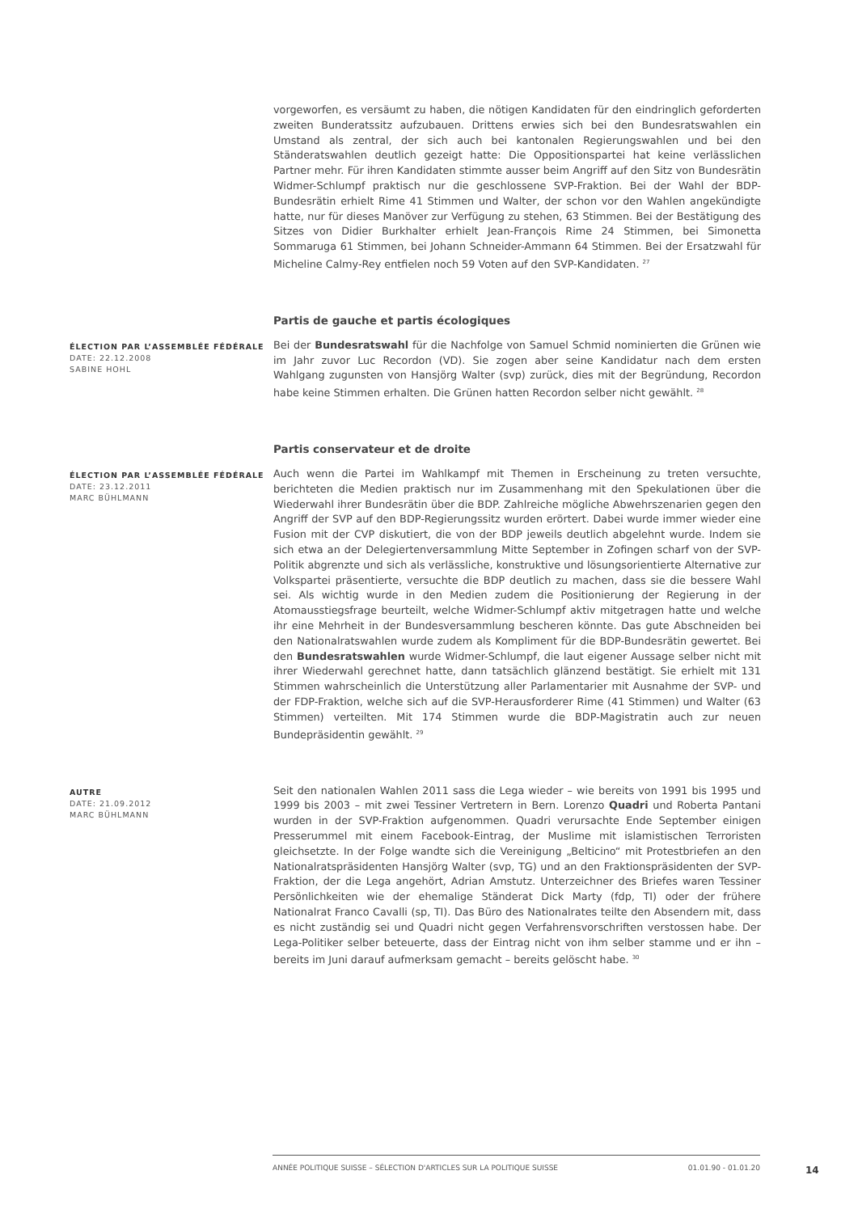vorgeworfen, es versäumt zu haben, die nötigen Kandidaten für den eindringlich geforderten zweiten Bunderatssitz aufzubauen. Drittens erwies sich bei den Bundesratswahlen ein Umstand als zentral, der sich auch bei kantonalen Regierungswahlen und bei den Ständeratswahlen deutlich gezeigt hatte: Die Oppositionspartei hat keine verlässlichen Partner mehr. Für ihren Kandidaten stimmte ausser beim Angriff auf den Sitz von Bundesrätin Widmer-Schlumpf praktisch nur die geschlossene SVP-Fraktion. Bei der Wahl der BDP-Bundesrätin erhielt Rime 41 Stimmen und Walter, der schon vor den Wahlen angekündigte hatte, nur für dieses Manöver zur Verfügung zu stehen, 63 Stimmen. Bei der Bestätigung des Sitzes von Didier Burkhalter erhielt Jean-François Rime 24 Stimmen, bei Simonetta Sommaruga 61 Stimmen, bei Johann Schneider-Ammann 64 Stimmen. Bei der Ersatzwahl für Micheline Calmy-Rey entfielen noch 59 Voten auf den SVP-Kandidaten. <sup>27</sup>
Partis de gauche et partis écologiques
ÉLECTION PAR L’ASSEMBLÉE FÉDÉRALE
DATE: 22.12.2008
SABINE HOHL
Bei der Bundesratswahl für die Nachfolge von Samuel Schmid nominierten die Grünen wie im Jahr zuvor Luc Recordon (VD). Sie zogen aber seine Kandidatur nach dem ersten Wahlgang zugunsten von Hansjörg Walter (svp) zurück, dies mit der Begründung, Recordon habe keine Stimmen erhalten. Die Grünen hatten Recordon selber nicht gewählt. <sup>28</sup>
Partis conservateur et de droite
ÉLECTION PAR L’ASSEMBLÉE FÉDÉRALE
DATE: 23.12.2011
MARC BÜHLMANN
Auch wenn die Partei im Wahlkampf mit Themen in Erscheinung zu treten versuchte, berichteten die Medien praktisch nur im Zusammenhang mit den Spekulationen über die Wiederwahl ihrer Bundesrätin über die BDP. Zahlreiche mögliche Abwehrszenarien gegen den Angriff der SVP auf den BDP-Regierungssitz wurden erörtert. Dabei wurde immer wieder eine Fusion mit der CVP diskutiert, die von der BDP jeweils deutlich abgelehnt wurde. Indem sie sich etwa an der Delegiertenversammlung Mitte September in Zofingen scharf von der SVP-Politik abgrenzte und sich als verlässliche, konstruktive und lösungsorientierte Alternative zur Volkspartei präsentierte, versuchte die BDP deutlich zu machen, dass sie die bessere Wahl sei. Als wichtig wurde in den Medien zudem die Positionierung der Regierung in der Atomausstiegsfrage beurteilt, welche Widmer-Schlumpf aktiv mitgetragen hatte und welche ihr eine Mehrheit in der Bundesversammlung bescheren könnte. Das gute Abschneiden bei den Nationalratswahlen wurde zudem als Kompliment für die BDP-Bundesrätin gewertet. Bei den Bundesratswahlen wurde Widmer-Schlumpf, die laut eigener Aussage selber nicht mit ihrer Wiederwahl gerechnet hatte, dann tatsächlich glänzend bestätigt. Sie erhielt mit 131 Stimmen wahrscheinlich die Unterstützung aller Parlamentarier mit Ausnahme der SVP- und der FDP-Fraktion, welche sich auf die SVP-Herausforderer Rime (41 Stimmen) und Walter (63 Stimmen) verteilten. Mit 174 Stimmen wurde die BDP-Magistratin auch zur neuen Bundepräsidentin gewählt. <sup>29</sup>
AUTRE
DATE: 21.09.2012
MARC BÜHLMANN
Seit den nationalen Wahlen 2011 sass die Lega wieder – wie bereits von 1991 bis 1995 und 1999 bis 2003 – mit zwei Tessiner Vertretern in Bern. Lorenzo Quadri und Roberta Pantani wurden in der SVP-Fraktion aufgenommen. Quadri verursachte Ende September einigen Presserummel mit einem Facebook-Eintrag, der Muslime mit islamistischen Terroristen gleichsetzte. In der Folge wandte sich die Vereinigung „Belticino“ mit Protestbriefen an den Nationalratspräsidenten Hansjörg Walter (svp, TG) und an den Fraktionspräsidenten der SVP- Fraktion, der die Lega angehört, Adrian Amstutz. Unterzeichner des Briefes waren Tessiner Persönlichkeiten wie der ehemalige Ständerat Dick Marty (fdp, TI) oder der frühere Nationalrat Franco Cavalli (sp, TI). Das Büro des Nationalrates teilte den Absendern mit, dass es nicht zuständig sei und Quadri nicht gegen Verfahrensvorschriften verstossen habe. Der Lega-Politiker selber beteuerte, dass der Eintrag nicht von ihm selber stamme und er ihn – bereits im Juni darauf aufmerksam gemacht – bereits gelöscht habe. <sup>30</sup>
ANNÉE POLITIQUE SUISSE – SÉLECTION D'ARTICLES SUR LA POLITIQUE SUISSE 01.01.90 - 01.01.20
14